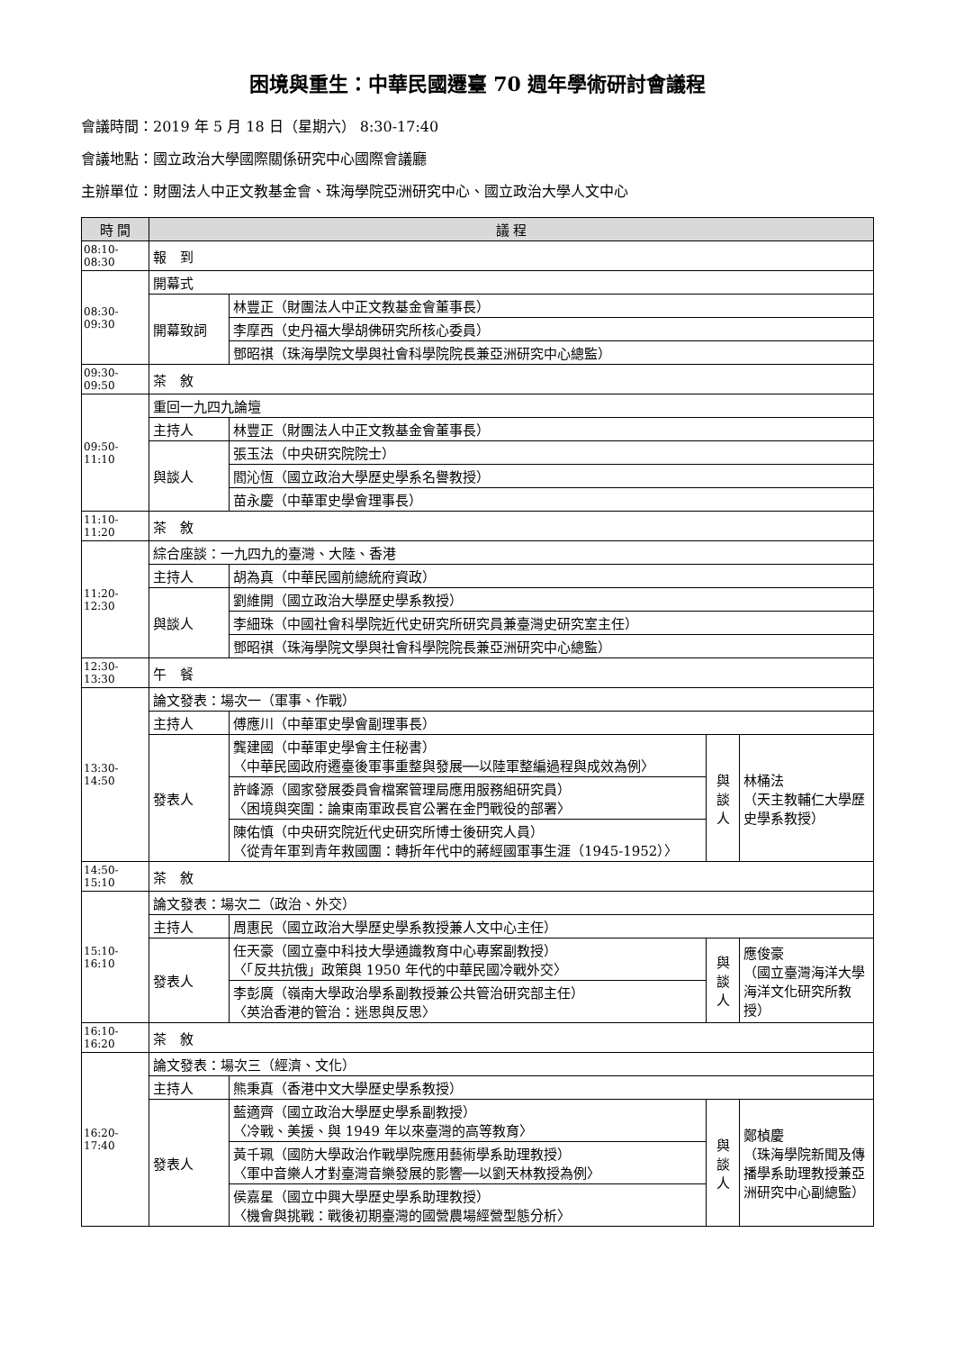困境與重生：中華民國遷臺 70 週年學術研討會議程
會議時間：2019 年 5 月 18 日（星期六） 8:30-17:40
會議地點：國立政治大學國際關係研究中心國際會議廳
主辦單位：財團法人中正文教基金會、珠海學院亞洲研究中心、國立政治大學人文中心
| 時 間 | 議 程 | | | |
| --- | --- | --- | --- | --- |
| 08:10-08:30 | 報 到 | | | |
| 08:30-09:30 | 開幕式 | | | |
| | 開幕致詞 | 林豐正（財團法人中正文教基金會董事長） | | |
| | | 李摩西（史丹福大學胡佛研究所核心委員） | | |
| | | 鄧昭祺（珠海學院文學與社會科學院院長兼亞洲研究中心總監） | | |
| 09:30-09:50 | 茶 敘 | | | |
| 09:50-11:10 | 重回一九四九論壇 | | | |
| | 主持人 | 林豐正（財團法人中正文教基金會董事長） | | |
| | 與談人 | 張玉法（中央研究院院士） | | |
| | | 閻沁恆（國立政治大學歷史學系名譽教授） | | |
| | | 苗永慶（中華軍史學會理事長） | | |
| 11:10-11:20 | 茶 敘 | | | |
| 11:20-12:30 | 綜合座談：一九四九的臺灣、大陸、香港 | | | |
| | 主持人 | 胡為真（中華民國前總統府資政） | | |
| | 與談人 | 劉維開（國立政治大學歷史學系教授） | | |
| | | 李細珠（中國社會科學院近代史研究所研究員兼臺灣史研究室主任） | | |
| | | 鄧昭祺（珠海學院文學與社會科學院院長兼亞洲研究中心總監） | | |
| 12:30-13:30 | 午 餐 | | | |
| 13:30-14:50 | 論文發表：場次一（軍事、作戰） | | | |
| | 主持人 | 傅應川（中華軍史學會副理事長） | | |
| | 發表人 | 龔建國（中華軍史學會主任秘書） 〈中華民國政府遷臺後軍事重整與發展──以陸軍整編過程與成效為例〉 | 與 談 人 | 林桶法 （天主教輔仁大學歷史學系教授） |
| | | 許峰源（國家發展委員會檔案管理局應用服務組研究員） 〈困境與突圍：論東南軍政長官公署在金門戰役的部署〉 | | |
| | | 陳佑慎（中央研究院近代史研究所博士後研究人員） 〈從青年軍到青年救國團：轉折年代中的蔣經國軍事生涯（1945-1952）〉 | | |
| 14:50-15:10 | 茶 敘 | | | |
| 15:10-16:10 | 論文發表：場次二（政治、外交） | | | |
| | 主持人 | 周惠民（國立政治大學歷史學系教授兼人文中心主任） | | |
| | 發表人 | 任天豪（國立臺中科技大學通識教育中心專案副教授） 〈「反共抗俄」政策與 1950 年代的中華民國冷戰外交〉 | 與 談 人 | 應俊豪 （國立臺灣海洋大學海洋文化研究所教授） |
| | | 李彭廣（嶺南大學政治學系副教授兼公共管治研究部主任） 〈英治香港的管治：迷思與反思〉 | | |
| 16:10-16:20 | 茶 敘 | | | |
| 16:20-17:40 | 論文發表：場次三（經濟、文化） | | | |
| | 主持人 | 熊秉真（香港中文大學歷史學系教授） | | |
| | 發表人 | 藍適齊（國立政治大學歷史學系副教授） 〈冷戰、美援、與 1949 年以來臺灣的高等教育〉 | 與 談 人 | 鄭楨慶 （珠海學院新聞及傳播學系助理教授兼亞洲研究中心副總監） |
| | | 黃千珮（國防大學政治作戰學院應用藝術學系助理教授） 〈軍中音樂人才對臺灣音樂發展的影響──以劉天林教授為例〉 | | |
| | | 侯嘉星（國立中興大學歷史學系助理教授） 〈機會與挑戰：戰後初期臺灣的國營農場經營型態分析〉 | | |